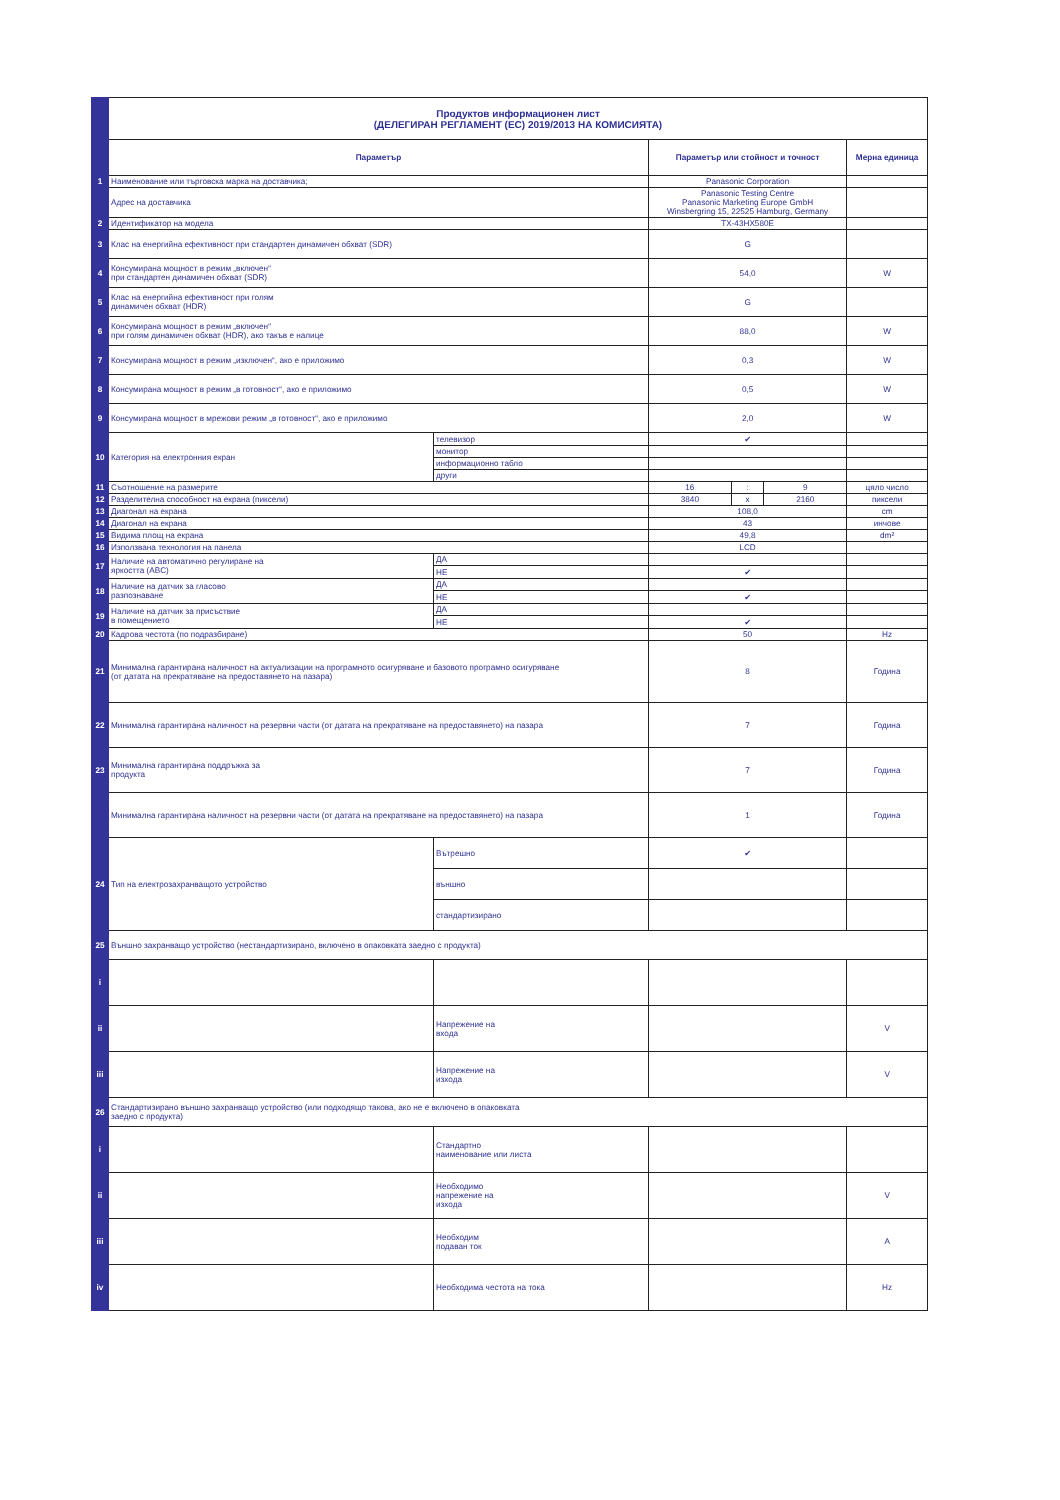| | Продуктов информационен лист (ДЕЛЕГИРАН РЕГЛАМЕНТ (ЕС) 2019/2013 НА КОМИСИЯТА) | | | | | |
| | Параметър | | Параметър или стойност и точност | | | Мерна единица |
| 1 | Наименование или търговска марка на доставчика; | | Panasonic Corporation | | | |
| | Адрес на доставчика | | Panasonic Testing Centre Panasonic Marketing Europe GmbH Winsbergring 15, 22525 Hamburg, Germany | | | |
| 2 | Идентификатор на модела | | TX-43HX580E | | | |
| 3 | Клас на енергийна ефективност при стандартен динамичен обхват (SDR) | | G | | | |
| 4 | Консумирана мощност в режим „включен“ при стандартен динамичен обхват (SDR) | | 54,0 | | | W |
| 5 | Клас на енергийна ефективност при голям динамичен обхват (HDR) | | G | | | |
| 6 | Консумирана мощност в режим „включен“ при голям динамичен обхват (HDR), ако такъв е налице | | 88,0 | | | W |
| 7 | Консумирана мощност в режим „изключен“, ако е приложимо | | 0,3 | | | W |
| 8 | Консумирана мощност в режим „в готовност“, ако е приложимо | | 0,5 | | | W |
| 9 | Консумирана мощност в мрежови режим „в готовност“, ако е приложимо | | 2,0 | | | W |
| 10 | Категория на електронния екран | телевизор | ✔ | | | |
| | | монитор | | | | |
| | | информационно табло | | | | |
| | | други | | | | |
| 11 | Съотношение на размерите | | 16 | : | 9 | цяло число |
| 12 | Разделителна способност на екрана (пиксели) | | 3840 | x | 2160 | пиксели |
| 13 | Диагонал на екрана | | 108,0 | | | cm |
| 14 | Диагонал на екрана | | 43 | | | инчове |
| 15 | Видима площ на екрана | | 49,8 | | | dm² |
| 16 | Използвана технология на панела | | LCD | | | |
| 17 | Наличие на автоматично регулиране на яркостта (ABC) | ДА | | | | |
| | | НЕ | ✔ | | | |
| 18 | Наличие на датчик за гласово разпознаване | ДА | | | | |
| | | НЕ | ✔ | | | |
| 19 | Наличие на датчик за присъствие в помещението | ДА | | | | |
| | | НЕ | ✔ | | | |
| 20 | Кадрова честота (по подразбиране) | | 50 | | | Hz |
| 21 | Минимална гарантирана наличност на актуализации на програмното осигуряване и базовото програмно осигуряване (от датата на прекратяване на предоставянето на пазара) | | 8 | | | Година |
| 22 | Минимална гарантирана наличност на резервни части (от датата на прекратяване на предоставянето) на пазара | | 7 | | | Година |
| 23 | Минимална гарантирана поддръжка за продукта | | 7 | | | Година |
| | Минимална гарантирана наличност на резервни части (от датата на прекратяване на предоставянето) на пазара | | 1 | | | Година |
| 24 | Тип на електрозахранващото устройство | Вътрешно | ✔ | | | |
| | | външно | | | | |
| | | стандартизирано | | | | |
| 25 | Външно захранващо устройство (нестандартизирано, включено в опаковката заедно с продукта) | | | | | |
| i | | | | | | |
| ii | | Напрежение на входа | | | | V |
| iii | | Напрежение на изхода | | | | V |
| 26 | Стандартизирано външно захранващо устройство (или подходящо такова, ако не е включено в опаковката заедно с продукта) | | | | | |
| i | | Стандартно наименование или листа | | | | |
| ii | | Необходимо напрежение на изхода | | | | V |
| iii | | Необходим подаван ток | | | | A |
| iv | | Необходима честота на тока | | | | Hz |